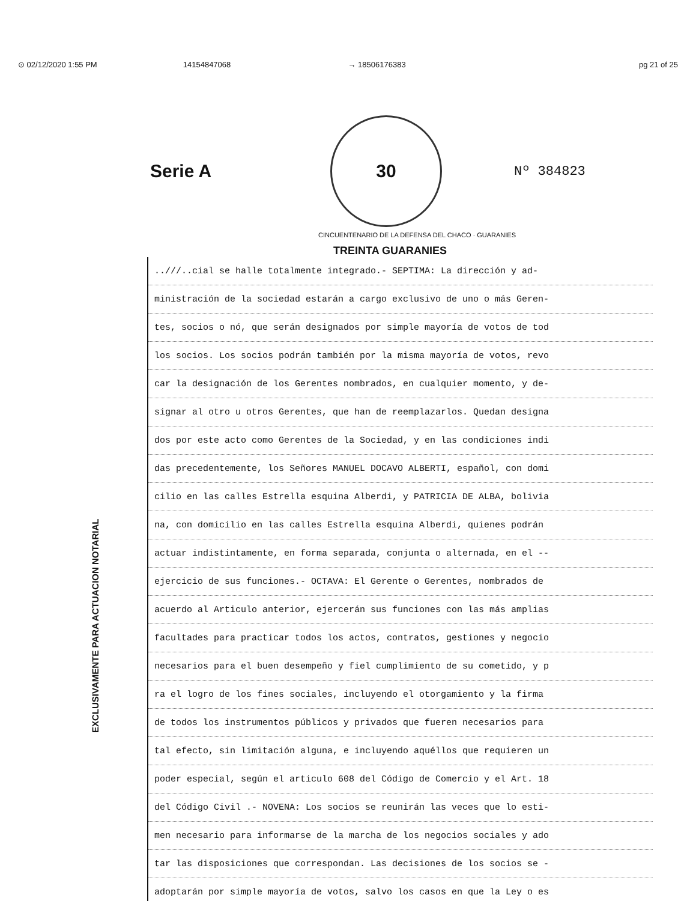⊙ 02/12/2020 1:55 PM 14154847068 → 18506176383 pg 21 of 25
Serie A
30
Nº 384823
CINCUENTENARIO DE LA DEFENSA DEL CHACO · GUARANIES
TREINTA GUARANIES
EXCLUSIVAMENTE PARA ACTUACION NOTARIAL
..///..cial se halle totalmente integrado.- SEPTIMA: La dirección y ad-
ministración de la sociedad estarán a cargo exclusivo de uno o más Geren-
tes, socios o nó, que serán designados por simple mayoría de votos de tod
los socios. Los socios podrán también por la misma mayoría de votos, revo
car la designación de los Gerentes nombrados, en cualquier momento, y de-
signar al otro u otros Gerentes, que han de reemplazarlos. Quedan designa
dos por este acto como Gerentes de la Sociedad, y en las condiciones indi
das precedentemente, los Señores MANUEL DOCAVO ALBERTI, español, con domi
cilio en las calles Estrella esquina Alberdi, y PATRICIA DE ALBA, bolivia
na, con domicilio en las calles Estrella esquina Alberdi, quienes podrán
actuar indistintamente, en forma separada, conjunta o alternada, en el --
ejercicio de sus funciones.- OCTAVA: El Gerente o Gerentes, nombrados de
acuerdo al Articulo anterior, ejercerán sus funciones con las más amplias
facultades para practicar todos los actos, contratos, gestiones y negocio
necesarios para el buen desempeño y fiel cumplimiento de su cometido, y p
ra el logro de los fines sociales, incluyendo el otorgamiento y la firma
de todos los instrumentos públicos y privados que fueren necesarios para
tal efecto, sin limitación alguna, e incluyendo aquéllos que requieren un
poder especial, según el articulo 608 del Código de Comercio y el Art. 18
del Código Civil .- NOVENA: Los socios se reunirán las veces que lo esti-
men necesario para informarse de la marcha de los negocios sociales y ado
tar las disposiciones que correspondan. Las decisiones de los socios se -
adoptarán por simple mayoría de votos, salvo los casos en que la Ley o es